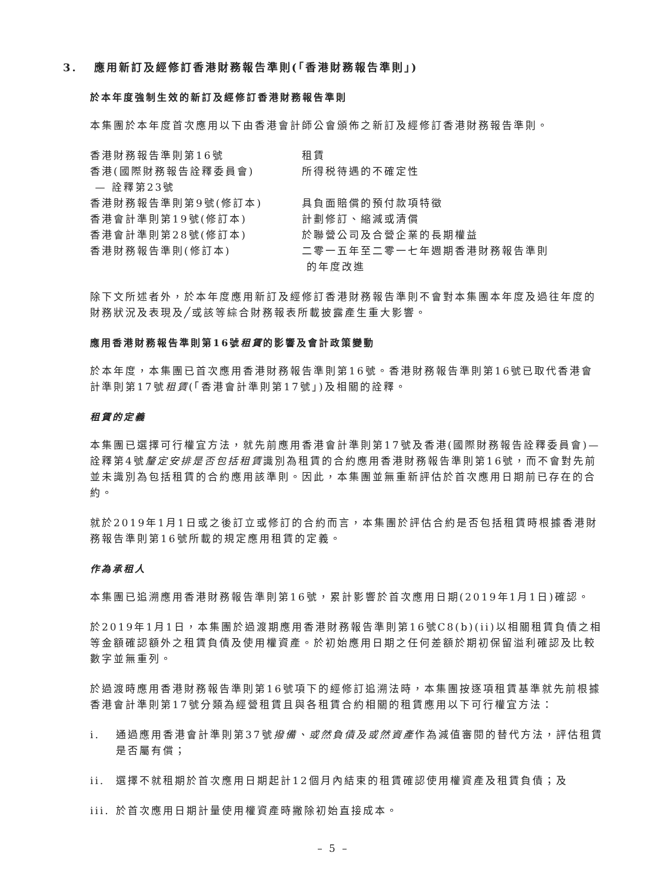3. 應用新訂及經修訂香港財務報告準則(「香港財務報告準則」)
於本年度強制生效的新訂及經修訂香港財務報告準則
本集團於本年度首次應用以下由香港會計師公會頒佈之新訂及經修訂香港財務報告準則。
| 香港財務報告準則第16號 | 租賃 |
| 香港(國際財務報告詮釋委員會) — 詮釋第23號 | 所得税待遇的不確定性 |
| 香港財務報告準則第9號(修訂本) | 具負面賠償的預付款項特徵 |
| 香港會計準則第19號(修訂本) | 計劃修訂、縮減或清償 |
| 香港會計準則第28號(修訂本) | 於聯營公司及合營企業的長期權益 |
| 香港財務報告準則(修訂本) | 二零一五年至二零一七年週期香港財務報告準則 的年度改進 |
除下文所述者外，於本年度應用新訂及經修訂香港財務報告準則不會對本集團本年度及過往年度的財務狀況及表現及╱或該等綜合財務報表所載披露產生重大影響。
應用香港財務報告準則第16號租賃的影響及會計政策變動
於本年度，本集團已首次應用香港財務報告準則第16號。香港財務報告準則第16號已取代香港會計準則第17號租賃(「香港會計準則第17號」)及相關的詮釋。
租賃的定義
本集團已選擇可行權宜方法，就先前應用香港會計準則第17號及香港(國際財務報告詮釋委員會)— 詮釋第4號釐定安排是否包括租賃識別為租賃的合約應用香港財務報告準則第16號，而不會對先前並未識別為包括租賃的合約應用該準則。因此，本集團並無重新評估於首次應用日期前已存在的合約。
就於2019年1月1日或之後訂立或修訂的合約而言，本集團於評估合約是否包括租賃時根據香港財務報告準則第16號所載的規定應用租賃的定義。
作為承租人
本集團已追溯應用香港財務報告準則第16號，累計影響於首次應用日期(2019年1月1日)確認。
於2019年1月1日，本集團於過渡期應用香港財務報告準則第16號C8(b)(ii)以相關租賃負債之相等金額確認額外之租賃負債及使用權資產。於初始應用日期之任何差額於期初保留溢利確認及比較數字並無重列。
於過渡時應用香港財務報告準則第16號項下的經修訂追溯法時，本集團按逐項租賃基準就先前根據香港會計準則第17號分類為經營租賃且與各租賃合約相關的租賃應用以下可行權宜方法：
i. 通過應用香港會計準則第37號撥備、或然負債及或然資產作為減值審閱的替代方法，評估租賃是否屬有償；
ii. 選擇不就租期於首次應用日期起計12個月內結束的租賃確認使用權資產及租賃負債；及
iii.
於首次應用日期計量使用權資產時撇除初始直接成本。
– 5 –